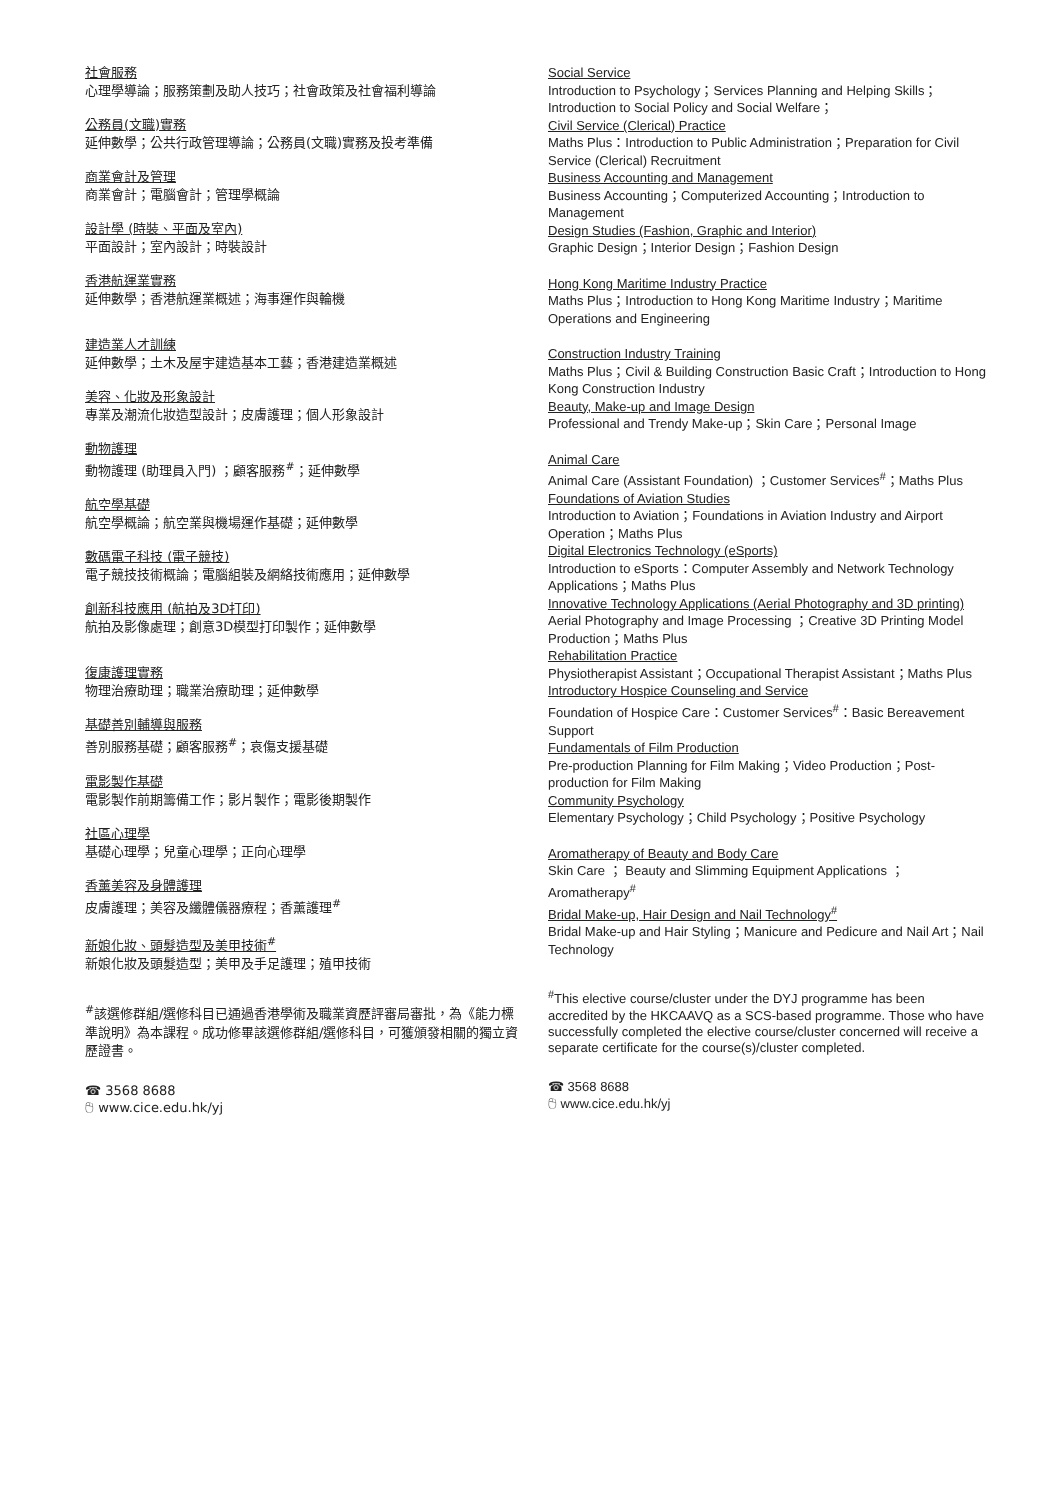社會服務
心理學導論；服務策劃及助人技巧；社會政策及社會福利導論
公務員(文職)實務
延伸數學；公共行政管理導論；公務員(文職)實務及投考準備
商業會計及管理
商業會計；電腦會計；管理學概論
設計學 (時裝、平面及室內)
平面設計；室內設計；時裝設計
香港航運業實務
延伸數學；香港航運業概述；海事運作與輪機
建造業人才訓練
延伸數學；土木及屋宇建造基本工藝；香港建造業概述
美容、化妝及形象設計
專業及潮流化妝造型設計；皮膚護理；個人形象設計
動物護理
動物護理 (助理員入門) ；顧客服務<sup>#</sup>；延伸數學
航空學基礎
航空學概論；航空業與機場運作基礎；延伸數學
數碼電子科技 (電子競技)
電子競技技術概論；電腦組裝及網絡技術應用；延伸數學
創新科技應用 (航拍及3D打印)
航拍及影像處理；創意3D模型打印製作；延伸數學
復康護理實務
物理治療助理；職業治療助理；延伸數學
基礎善別輔導與服務
善別服務基礎；顧客服務<sup>#</sup>；哀傷支援基礎
電影製作基礎
電影製作前期籌備工作；影片製作；電影後期製作
社區心理學
基礎心理學；兒童心理學；正向心理學
香薰美容及身體護理
皮膚護理；美容及纖體儀器療程；香薰護理<sup>#</sup>
新娘化妝、頭髮造型及美甲技術<sup>#</sup>
新娘化妝及頭髮造型；美甲及手足護理；殖甲技術
<sup>#</sup> 該選修群組/選修科目已通過香港學術及職業資歷評審局審批，為《能力標準說明》為本課程。成功修畢該選修群組/選修科目，可獲頒發相關的獨立資歷證書。
☎ 3568 8688
🖰 www.cice.edu.hk/yj
Social Service
Introduction to Psychology；Services Planning and Helping Skills；Introduction to Social Policy and Social Welfare；
Civil Service (Clerical) Practice
Maths Plus：Introduction to Public Administration；Preparation for Civil Service (Clerical) Recruitment
Business Accounting and Management
Business Accounting；Computerized Accounting；Introduction to Management
Design Studies (Fashion, Graphic and Interior)
Graphic Design；Interior Design；Fashion Design
Hong Kong Maritime Industry Practice
Maths Plus；Introduction to Hong Kong Maritime Industry；Maritime Operations and Engineering
Construction Industry Training
Maths Plus；Civil & Building Construction Basic Craft；Introduction to Hong Kong Construction Industry
Beauty, Make-up and Image Design
Professional and Trendy Make-up；Skin Care；Personal Image
Animal Care
Animal Care (Assistant Foundation) ；Customer Services<sup>#</sup>；Maths Plus
Foundations of Aviation Studies
Introduction to Aviation；Foundations in Aviation Industry and Airport Operation；Maths Plus
Digital Electronics Technology (eSports)
Introduction to eSports：Computer Assembly and Network Technology Applications；Maths Plus
Innovative Technology Applications (Aerial Photography and 3D printing)
Aerial Photography and Image Processing ；Creative 3D Printing Model Production；Maths Plus
Rehabilitation Practice
Physiotherapist Assistant；Occupational Therapist Assistant；Maths Plus
Introductory Hospice Counseling and Service
Foundation of Hospice Care：Customer Services<sup>#</sup>：Basic Bereavement Support
Fundamentals of Film Production
Pre-production Planning for Film Making；Video Production；Post-production for Film Making
Community Psychology
Elementary Psychology；Child Psychology；Positive Psychology
Aromatherapy of Beauty and Body Care
Skin Care ； Beauty and Slimming Equipment Applications ； Aromatherapy<sup>#</sup>
Bridal Make-up, Hair Design and Nail Technology<sup>#</sup>
Bridal Make-up and Hair Styling；Manicure and Pedicure and Nail Art；Nail Technology
<sup>#</sup> This elective course/cluster under the DYJ programme has been accredited by the HKCAAVQ as a SCS-based programme. Those who have successfully completed the elective course/cluster concerned will receive a separate certificate for the course(s)/cluster completed.
☎ 3568 8688
🖰 www.cice.edu.hk/yj